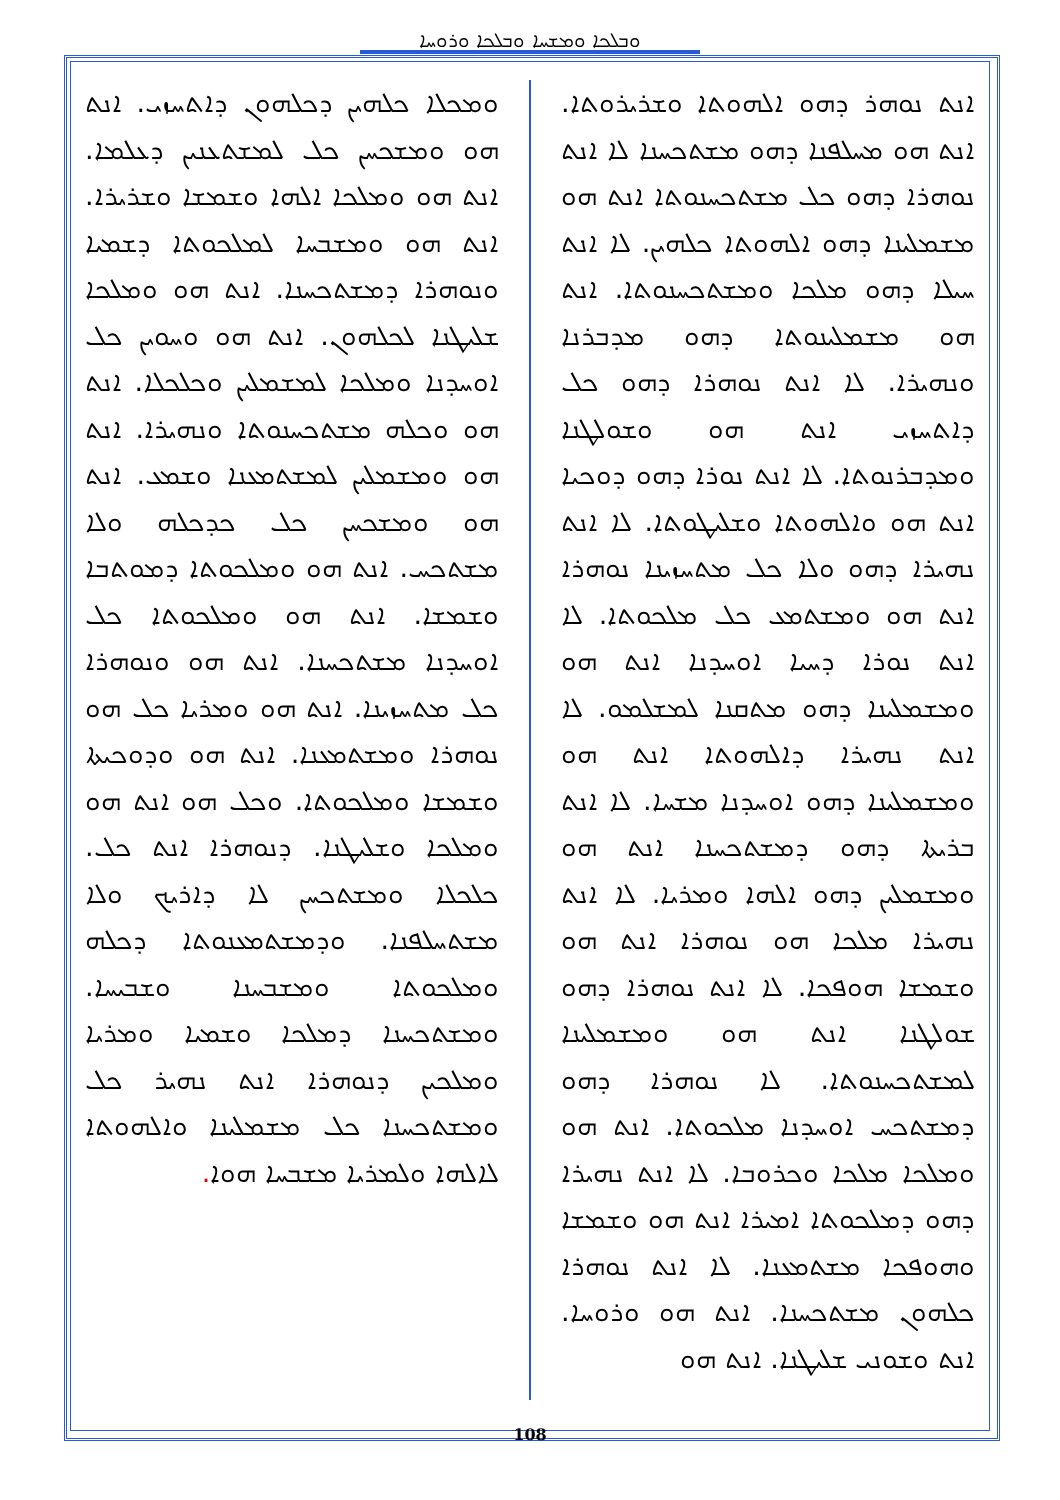ܘܒܠܟܐ ܘܡܫܚܐ ܘܒܠܟܐ ܘܪܘܚܐ
ܐܢܬ ܢܘܗܪ ܕܗܘ ܐܠܗܘܬܐ ܘܫܪܝܪܘܬܐ. ܐܢܬ ܗܘ ܡܚܠܦܢܐ ܕܗܘ ܡܫܬܟܚܢܐ ܠܐ ܐܢܬ ܢܘܗܪܐ ܕܗܘ ܟܠ ܡܫܬܟܚܢܘܬܐ ܐܢܬ ܗܘ ܡܫܡܠܝܢܐ ܕܗܘ ܐܠܗܘܬܐ ܟܠܗܝܢ. ܠܐ ܐܢܬ ܚܝܠܐ ܕܗܘ ܡܠܟܐ ܘܡܫܬܟܚܢܘܬܐ. ܐܢܬ ܗܘ ܡܫܡܠܝܢܘܬܐ ܕܗܘ ܡܕܒܪܢܐ ܘܢܗܝܪܐ. ܠܐ ܐܢܬ ܢܘܗܪܐ ܕܗܘ ܟܠ ܕܐܬܚܙܝ ܐܢܬ ܗܘ ܘܫܘܠܛܢܐ ܘܡܕܒܪܢܘܬܐ. ܠܐ ܐܢܬ ܢܘܪܐ ܕܗܘ ܕܘܟܝܐ ܐܢܬ ܗܘ ܘܐܠܗܘܬܐ ܘܫܠܝܛܘܬܐ. ܠܐ ܐܢܬ ܢܗܝܪܐ ܕܗܘ ܘܠܐ ܟܠ ܡܬܚܙܝܢܐ ܢܘܗܪܐ ܐܢܬ ܗܘ ܘܡܫܬܡܥ ܟܠ ܡܠܟܘܬܐ. ܠܐ ܐܢܬ ܢܘܪܐ ܕܚܝܐ ܐܘܚܕܢܐ ܐܢܬ ܗܘ ܘܡܫܡܠܝܢܐ ܕܗܘ ܡܬܩܢܐ ܠܡܫܠܡܘ. ܠܐ ܐܢܬ ܢܗܝܪܐ ܕܐܠܗܘܬܐ ܐܢܬ ܗܘ ܘܡܫܡܠܝܢܐ ܕܗܘ ܐܘܚܕܢܐ ܡܫܚܐ. ܠܐ ܐܢܬ ܒܪܝܬܐ ܕܗܘ ܕܡܫܬܟܚܢܐ ܐܢܬ ܗܘ ܘܡܫܡܠܝܢ ܕܗܘ ܐܠܗܐ ܘܡܪܝܐ. ܠܐ ܐܢܬ ܢܗܝܪܐ ܡܠܟܐ ܗܘ ܢܘܗܪܐ ܐܢܬ ܗܘ ܘܫܡܫܐ ܗܘܦܟܐ. ܠܐ ܐܢܬ ܢܘܗܪܐ ܕܗܘ ܫܘܠܛܢܐ ܐܢܬ ܗܘ ܘܡܫܡܠܝܢܐ ܠܡܫܬܟܚܢܘܬܐ. ܠܐ ܢܘܗܪܐ ܕܗܘ ܕܡܫܬܟܚ ܐܘܚܕܢܐ ܡܠܟܘܬܐ. ܐܢܬ ܗܘ ܘܡܠܟܐ ܡܠܟܐ ܘܟܪܘܒܐ. ܠܐ ܐܢܬ ܢܗܝܪܐ ܕܗܘ ܕܡܠܟܘܬܐ ܐܡܝܪܐ ܐܢܬ ܗܘ ܘܫܡܫܐ ܘܗܘܦܟܐ ܡܫܬܡܥܢܐ. ܠܐ ܐܢܬ ܢܘܗܪܐ ܟܠܗܘܢ ܡܫܬܟܚܢܐ. ܐܢܬ ܗܘ ܘܪܘܚܐ. ܐܢܬ ܘܫܘܢܝ ܫܠܝܛܢܐ. ܐܢܬ ܗܘ
ܘܡܟܠܐ ܟܠܗܝܢ ܕܟܠܗܘܢ ܕܐܬܚܙܝ. ܐܢܬ ܗܘ ܘܡܫܟܚܢ ܟܠ ܠܡܫܬܥܢܝܢ ܕܥܠܡܐ. ܐܢܬ ܗܘ ܘܡܠܟܐ ܐܠܗܐ ܘܫܡܫܐ ܘܫܪܝܪܐ. ܐܢܬ ܗܘ ܘܡܫܒܚܐ ܠܡܠܟܘܬܐ ܕܫܡܝܐ ܘܢܘܗܪܐ ܕܡܫܬܟܚܢܐ. ܐܢܬ ܗܘ ܘܡܠܟܐ ܫܠܝܛܢܐ ܠܟܠܗܘܢ. ܐܢܬ ܗܘ ܘܚܘܝܢ ܟܠ ܐܘܚܕܢܐ ܘܡܠܟܐ ܠܡܫܡܠܝܢ ܘܟܠܟܠܐ. ܐܢܬ ܗܘ ܘܟܠܗ ܡܫܬܟܚܢܘܬܐ ܘܢܗܝܪܐ. ܐܢܬ ܗܘ ܘܡܫܡܠܝܢ ܠܡܫܬܡܥܢܐ ܘܫܡܥ. ܐܢܬ ܗܘ ܘܡܫܟܚܢ ܟܠ ܟܕܟܠܗ ܘܠܐ ܡܫܬܟܚ. ܐܢܬ ܗܘ ܘܡܠܟܘܬܐ ܕܡܘܬܒܐ ܘܫܡܫܐ. ܐܢܬ ܗܘ ܘܡܠܟܘܬܐ ܟܠ ܐܘܚܕܢܐ ܡܫܬܟܚܢܐ. ܐܢܬ ܗܘ ܘܢܘܗܪܐ ܟܠ ܡܬܚܙܝܢܐ. ܐܢܬ ܗܘ ܘܡܪܝܐ ܟܠ ܗܘ ܢܘܗܪܐ ܘܡܫܬܡܥܢܐ. ܐܢܬ ܗܘ ܘܕܘܟܝܬܐ ܘܫܡܫܐ ܘܡܠܟܘܬܐ. ܘܟܠ ܗܘ ܐܢܬ ܗܘ ܘܡܠܟܐ ܘܫܠܝܛܢܐ. ܕܢܘܗܪܐ ܐܢܬ ܟܠ. ܟܠܟܠܐ ܘܡܫܬܟܚܢ ܠܐ ܕܐܪܝܟ ܘܠܐ ܡܫܬܚܠܦܢܐ. ܘܕܡܫܬܡܥܢܘܬܐ ܕܟܠܗ ܘܡܠܟܘܬܐ ܘܡܫܒܚܢܐ ܘܫܒܝܚܐ. ܘܡܫܬܟܚܢܐ ܕܡܠܟܐ ܘܫܡܝܐ ܘܡܪܝܐ ܘܡܠܟܝܢ ܕܢܘܗܪܐ ܐܢܬ ܢܗܝܪ ܟܠ ܘܡܫܬܟܚܢܐ ܟܠ ܡܫܡܠܝܢܐ ܘܐܠܗܘܬܐ ܠܐܠܗܐ ܘܠܡܪܝܐ ܡܫܒܚܐ ܗܘܐ.
108